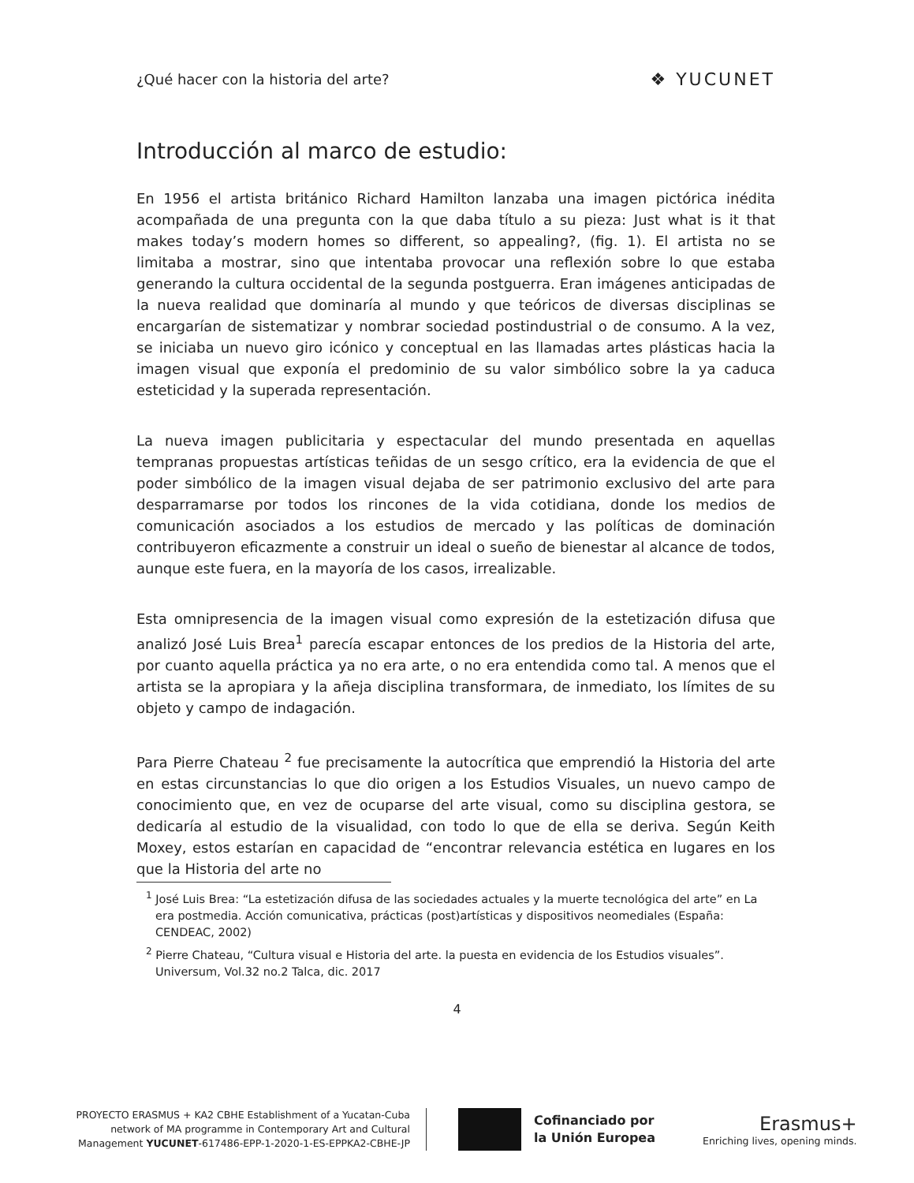¿Qué hacer con la historia del arte? ❖ YUCUNET
Introducción al marco de estudio:
En 1956 el artista británico Richard Hamilton lanzaba una imagen pictórica inédita acompañada de una pregunta con la que daba título a su pieza: Just what is it that makes today’s modern homes so different, so appealing?, (fig. 1). El artista no se limitaba a mostrar, sino que intentaba provocar una reflexión sobre lo que estaba generando la cultura occidental de la segunda postguerra. Eran imágenes anticipadas de la nueva realidad que dominaría al mundo y que teóricos de diversas disciplinas se encargarían de sistematizar y nombrar sociedad postindustrial o de consumo. A la vez, se iniciaba un nuevo giro icónico y conceptual en las llamadas artes plásticas hacia la imagen visual que exponía el predominio de su valor simbólico sobre la ya caduca esteticidad y la superada representación.
La nueva imagen publicitaria y espectacular del mundo presentada en aquellas tempranas propuestas artísticas teñidas de un sesgo crítico, era la evidencia de que el poder simbólico de la imagen visual dejaba de ser patrimonio exclusivo del arte para desparramarse por todos los rincones de la vida cotidiana, donde los medios de comunicación asociados a los estudios de mercado y las políticas de dominación contribuyeron eficazmente a construir un ideal o sueño de bienestar al alcance de todos, aunque este fuera, en la mayoría de los casos, irrealizable.
Esta omnipresencia de la imagen visual como expresión de la estetización difusa que analizó José Luis Brea<sup>1</sup> parecía escapar entonces de los predios de la Historia del arte, por cuanto aquella práctica ya no era arte, o no era entendida como tal. A menos que el artista se la apropiara y la añeja disciplina transformara, de inmediato, los límites de su objeto y campo de indagación.
Para Pierre Chateau <sup>2</sup> fue precisamente la autocrítica que emprendió la Historia del arte en estas circunstancias lo que dio origen a los Estudios Visuales, un nuevo campo de conocimiento que, en vez de ocuparse del arte visual, como su disciplina gestora, se dedicaría al estudio de la visualidad, con todo lo que de ella se deriva. Según Keith Moxey, estos estarían en capacidad de “encontrar relevancia estética en lugares en los que la Historia del arte no
<sup>1</sup> José Luis Brea: “La estetización difusa de las sociedades actuales y la muerte tecnológica del arte” en La era postmedia. Acción comunicativa, prácticas (post)artísticas y dispositivos neomediales (España: CENDEAC, 2002)
<sup>2</sup> Pierre Chateau, “Cultura visual e Historia del arte. la puesta en evidencia de los Estudios visuales”. Universum, Vol.32 no.2 Talca, dic. 2017
4
PROYECTO ERASMUS + KA2 CBHE Establishment of a Yucatan-Cuba
network of MA programme in Contemporary Art and Cultural
Management YUCUNET-617486-EPP-1-2020-1-ES-EPPKA2-CBHE-JP
Cofinanciado por
la Unión Europea
Erasmus+
Enriching lives, opening minds.